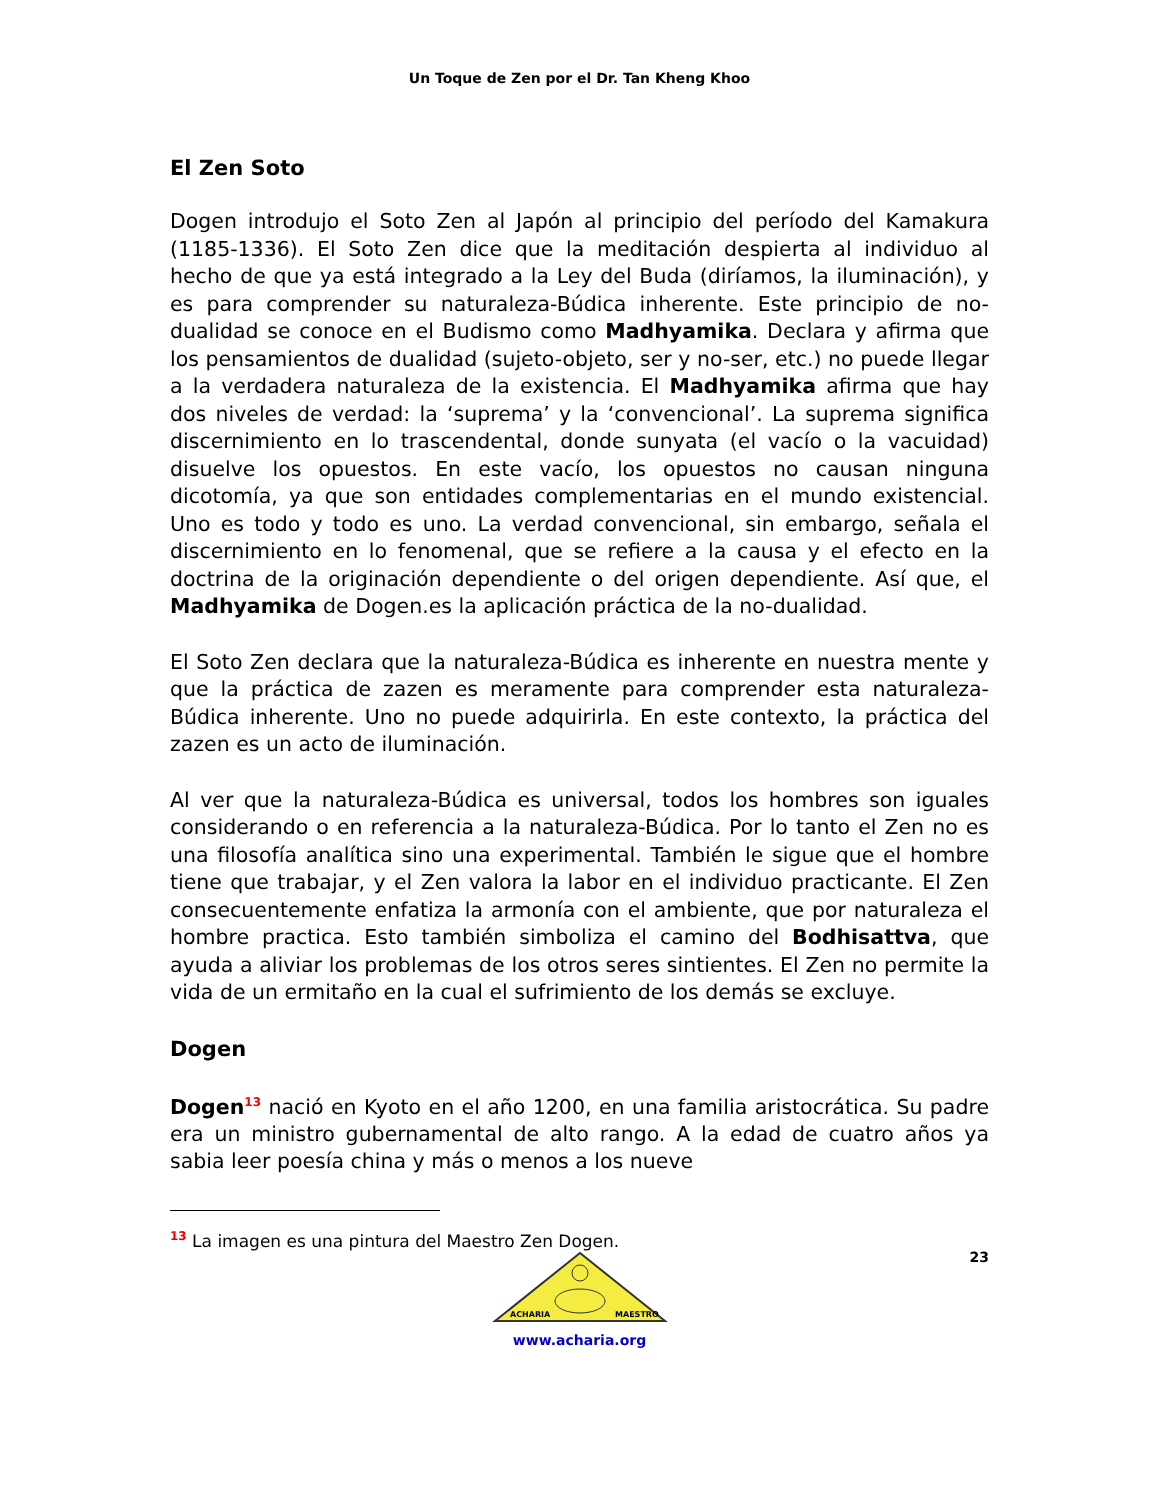Un Toque de Zen por el Dr. Tan Kheng Khoo
El Zen Soto
Dogen introdujo el Soto Zen al Japón al principio del período del Kamakura (1185-1336). El Soto Zen dice que la meditación despierta al individuo al hecho de que ya está integrado a la Ley del Buda (diríamos, la iluminación), y es para comprender su naturaleza-Búdica inherente. Este principio de no-dualidad se conoce en el Budismo como Madhyamika. Declara y afirma que los pensamientos de dualidad (sujeto-objeto, ser y no-ser, etc.) no puede llegar a la verdadera naturaleza de la existencia. El Madhyamika afirma que hay dos niveles de verdad: la ‘suprema’ y la ‘convencional’. La suprema significa discernimiento en lo trascendental, donde sunyata (el vacío o la vacuidad) disuelve los opuestos. En este vacío, los opuestos no causan ninguna dicotomía, ya que son entidades complementarias en el mundo existencial. Uno es todo y todo es uno. La verdad convencional, sin embargo, señala el discernimiento en lo fenomenal, que se refiere a la causa y el efecto en la doctrina de la originación dependiente o del origen dependiente. Así que, el Madhyamika de Dogen.es la aplicación práctica de la no-dualidad.
El Soto Zen declara que la naturaleza-Búdica es inherente en nuestra mente y que la práctica de zazen es meramente para comprender esta naturaleza-Búdica inherente. Uno no puede adquirirla. En este contexto, la práctica del zazen es un acto de iluminación.
Al ver que la naturaleza-Búdica es universal, todos los hombres son iguales considerando o en referencia a la naturaleza-Búdica. Por lo tanto el Zen no es una filosofía analítica sino una experimental. También le sigue que el hombre tiene que trabajar, y el Zen valora la labor en el individuo practicante. El Zen consecuentemente enfatiza la armonía con el ambiente, que por naturaleza el hombre practica. Esto también simboliza el camino del Bodhisattva, que ayuda a aliviar los problemas de los otros seres sintientes. El Zen no permite la vida de un ermitaño en la cual el sufrimiento de los demás se excluye.
Dogen
Dogen<sup>13</sup> nació en Kyoto en el año 1200, en una familia aristocrática. Su padre era un ministro gubernamental de alto rango. A la edad de cuatro años ya sabia leer poesía china y más o menos a los nueve
<sup>13</sup> La imagen es una pintura del Maestro Zen Dogen.
23
ACHARIA
MAESTRO
www.acharia.org